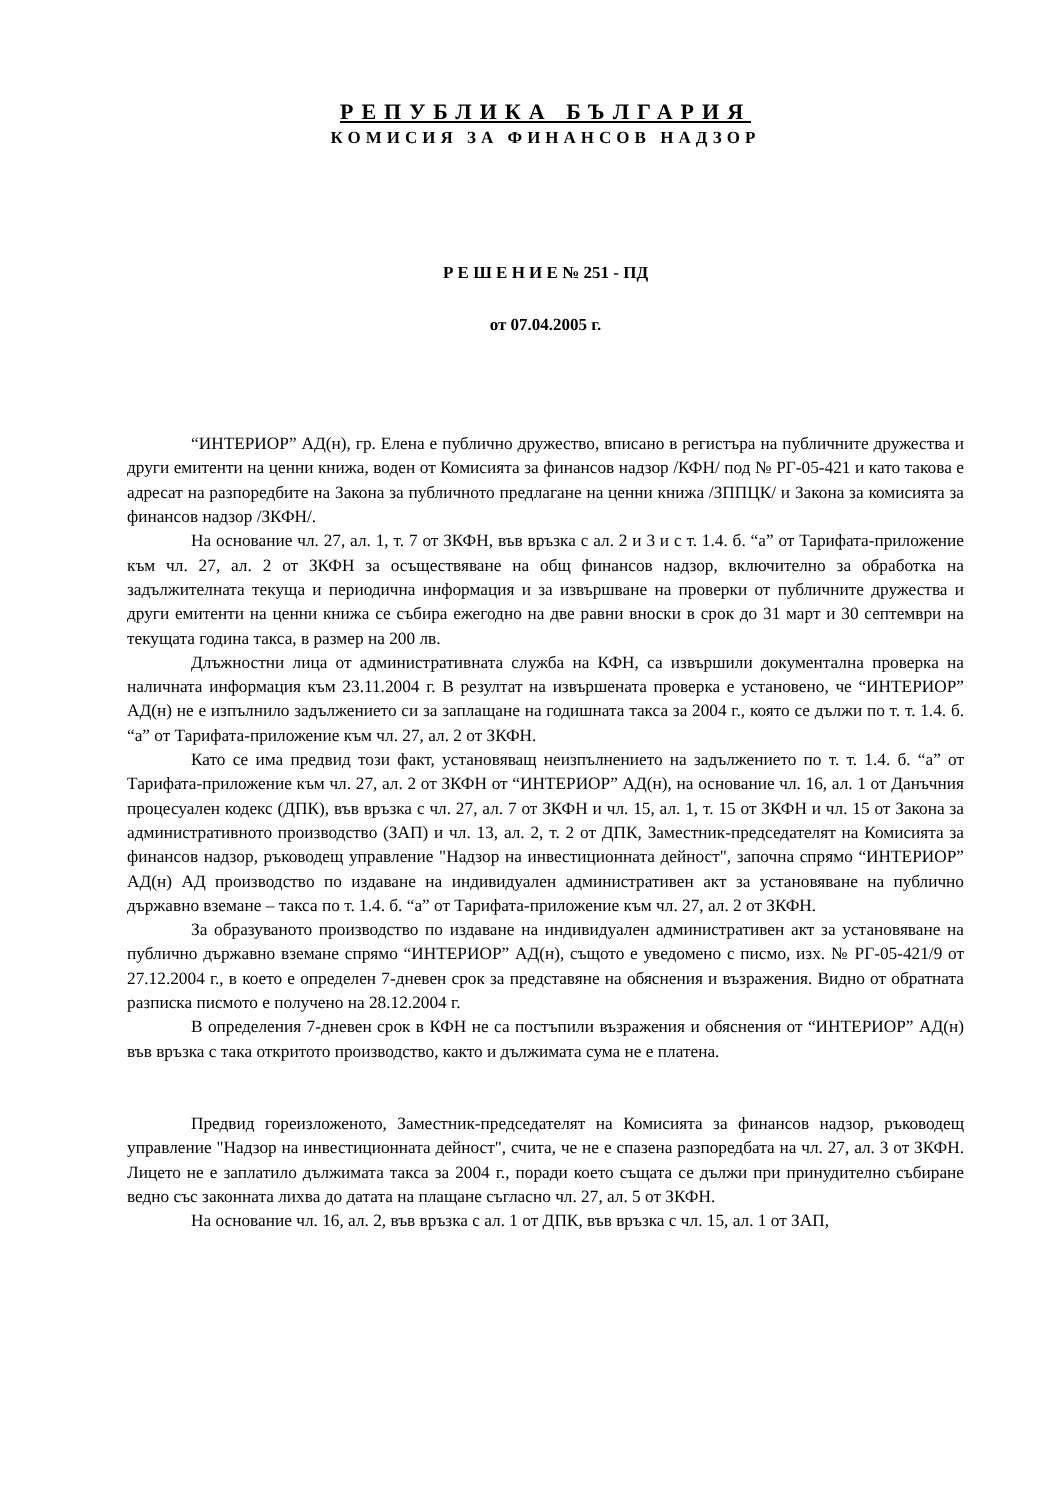РЕПУБЛИКА БЪЛГАРИЯ
КОМИСИЯ ЗА ФИНАНСОВ НАДЗОР
Р Е Ш Е Н И Е № 251 - ПД
от 07.04.2005 г.
“ИНТЕРИОР” АД(н), гр. Елена е публично дружество, вписано в регистъра на публичните дружества и други емитенти на ценни книжа, воден от Комисията за финансов надзор /КФН/ под № РГ-05-421 и като такова е адресат на разпоредбите на Закона за публичното предлагане на ценни книжа /ЗППЦК/ и Закона за комисията за финансов надзор /ЗКФН/.
На основание чл. 27, ал. 1, т. 7 от ЗКФН, във връзка с ал. 2 и 3 и с т. 1.4. б. “а” от Тарифата-приложение към чл. 27, ал. 2 от ЗКФН за осъществяване на общ финансов надзор, включително за обработка на задължителната текуща и периодична информация и за извършване на проверки от публичните дружества и други емитенти на ценни книжа се събира ежегодно на две равни вноски в срок до 31 март и 30 септември на текущата година такса, в размер на 200 лв.
Длъжностни лица от административната служба на КФН, са извършили документална проверка на наличната информация към 23.11.2004 г. В резултат на извършената проверка е установено, че “ИНТЕРИОР” АД(н) не е изпълнило задължението си за заплащане на годишната такса за 2004 г., която се дължи по т. т. 1.4. б. “а” от Тарифата-приложение към чл. 27, ал. 2 от ЗКФН.
Като се има предвид този факт, установяващ неизпълнението на задължението по т. т. 1.4. б. “а” от Тарифата-приложение към чл. 27, ал. 2 от ЗКФН от “ИНТЕРИОР” АД(н), на основание чл. 16, ал. 1 от Данъчния процесуален кодекс (ДПК), във връзка с чл. 27, ал. 7 от ЗКФН и чл. 15, ал. 1, т. 15 от ЗКФН и чл. 15 от Закона за административното производство (ЗАП) и чл. 13, ал. 2, т. 2 от ДПК, Заместник-председателят на Комисията за финансов надзор, ръководещ управление "Надзор на инвестиционната дейност", започна спрямо “ИНТЕРИОР” АД(н) АД производство по издаване на индивидуален административен акт за установяване на публично държавно вземане – такса по т. 1.4. б. “а” от Тарифата-приложение към чл. 27, ал. 2 от ЗКФН.
За образуваното производство по издаване на индивидуален административен акт за установяване на публично държавно вземане спрямо “ИНТЕРИОР” АД(н), същото е уведомено с писмо, изх. № РГ-05-421/9 от 27.12.2004 г., в което е определен 7-дневен срок за представяне на обяснения и възражения. Видно от обратната разписка писмото е получено на 28.12.2004 г.
В определения 7-дневен срок в КФН не са постъпили възражения и обяснения от “ИНТЕРИОР” АД(н) във връзка с така откритото производство, както и дължимата сума не е платена.
Предвид гореизложеното, Заместник-председателят на Комисията за финансов надзор, ръководещ управление "Надзор на инвестиционната дейност", счита, че не е спазена разпоредбата на чл. 27, ал. 3 от ЗКФН. Лицето не е заплатило дължимата такса за 2004 г., поради което същата се дължи при принудително събиране ведно със законната лихва до датата на плащане съгласно чл. 27, ал. 5 от ЗКФН.
На основание чл. 16, ал. 2, във връзка с ал. 1 от ДПК, във връзка с чл. 15, ал. 1 от ЗАП,